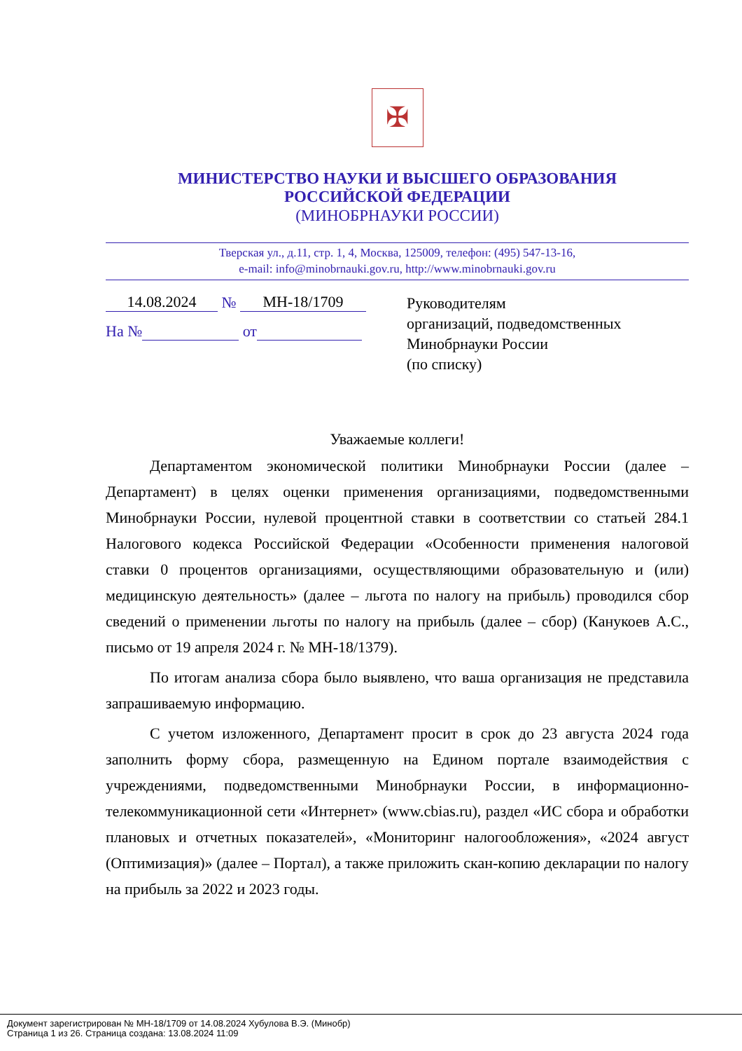✠
МИНИСТЕРСТВО НАУКИ И ВЫСШЕГО ОБРАЗОВАНИЯ
РОССИЙСКОЙ ФЕДЕРАЦИИ
(МИНОБРНАУКИ РОССИИ)
Тверская ул., д.11, стр. 1, 4, Москва, 125009, телефон: (495) 547-13-16,
e-mail: info@minobrnauki.gov.ru, http://www.minobrnauki.gov.ru
14.08.2024 № МН-18/1709
На № от
Руководителям
организаций, подведомственных
Минобрнауки России
(по списку)
Уважаемые коллеги!
Департаментом экономической политики Минобрнауки России (далее – Департамент) в целях оценки применения организациями, подведомственными Минобрнауки России, нулевой процентной ставки в соответствии со статьей 284.1 Налогового кодекса Российской Федерации «Особенности применения налоговой ставки 0 процентов организациями, осуществляющими образовательную и (или) медицинскую деятельность» (далее – льгота по налогу на прибыль) проводился сбор сведений о применении льготы по налогу на прибыль (далее – сбор) (Канукоев А.С., письмо от 19 апреля 2024 г. № МН-18/1379).
По итогам анализа сбора было выявлено, что ваша организация не представила запрашиваемую информацию.
С учетом изложенного, Департамент просит в срок до 23 августа 2024 года заполнить форму сбора, размещенную на Едином портале взаимодействия с учреждениями, подведомственными Минобрнауки России, в информационно-телекоммуникационной сети «Интернет» (www.cbias.ru), раздел «ИС сбора и обработки плановых и отчетных показателей», «Мониторинг налогообложения», «2024 август (Оптимизация)» (далее – Портал), а также приложить скан-копию декларации по налогу на прибыль за 2022 и 2023 годы.
Документ зарегистрирован № МН-18/1709 от 14.08.2024 Хубулова В.Э. (Минобр)
Страница 1 из 26. Страница создана: 13.08.2024 11:09